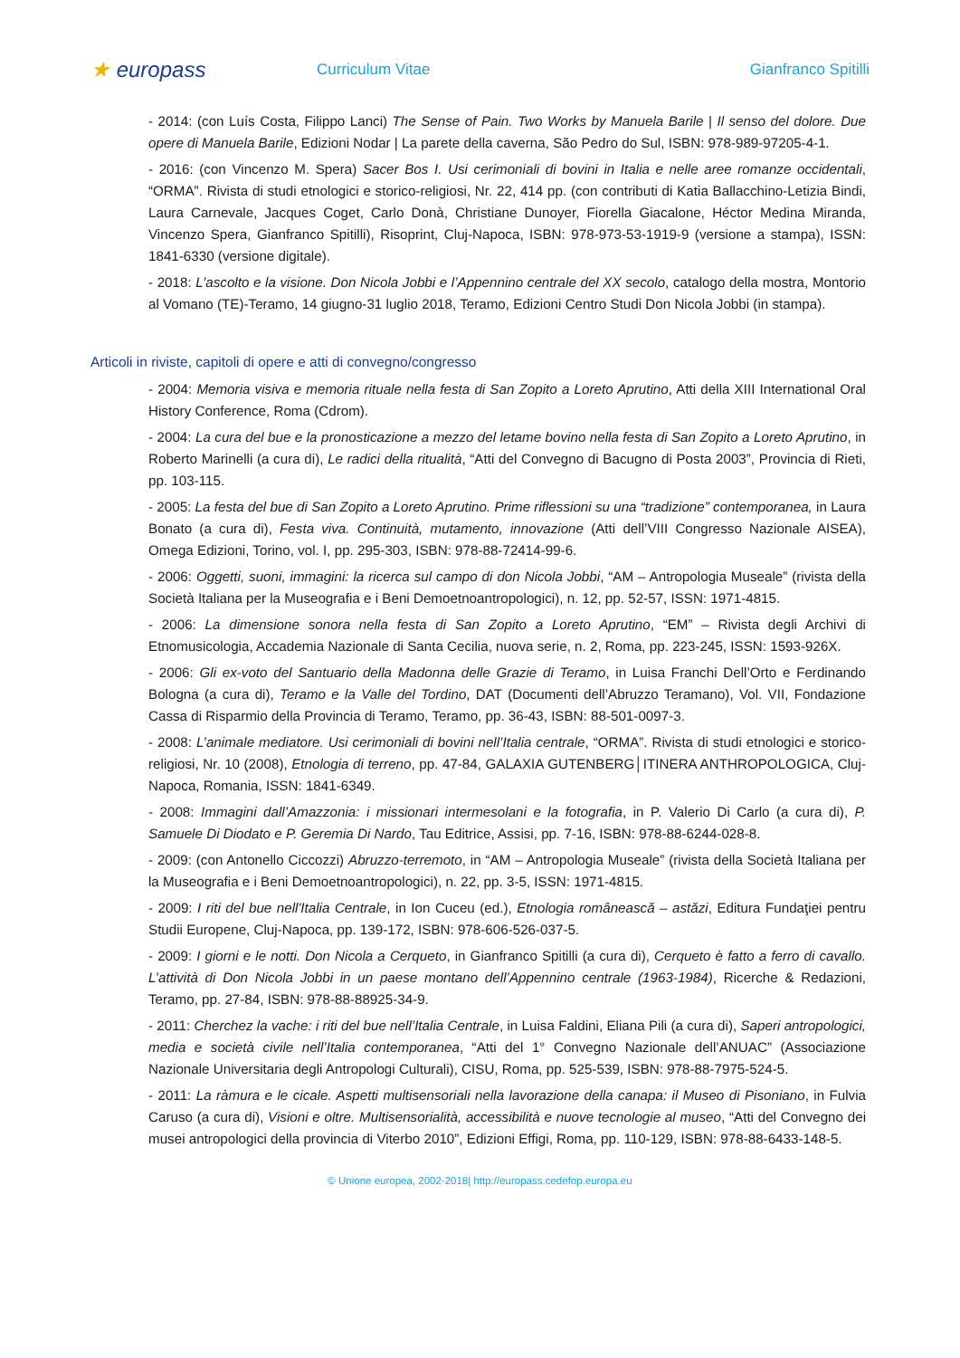★ europass
Curriculum Vitae Gianfranco Spitilli
- 2014: (con Luís Costa, Filippo Lanci) The Sense of Pain. Two Works by Manuela Barile | Il senso del dolore. Due opere di Manuela Barile, Edizioni Nodar | La parete della caverna, São Pedro do Sul, ISBN: 978-989-97205-4-1.
- 2016: (con Vincenzo M. Spera) Sacer Bos I. Usi cerimoniali di bovini in Italia e nelle aree romanze occidentali, “ORMA”. Rivista di studi etnologici e storico-religiosi, Nr. 22, 414 pp. (con contributi di Katia Ballacchino-Letizia Bindi, Laura Carnevale, Jacques Coget, Carlo Donà, Christiane Dunoyer, Fiorella Giacalone, Héctor Medina Miranda, Vincenzo Spera, Gianfranco Spitilli), Risoprint, Cluj-Napoca, ISBN: 978-973-53-1919-9 (versione a stampa), ISSN: 1841-6330 (versione digitale).
- 2018: L’ascolto e la visione. Don Nicola Jobbi e l’Appennino centrale del XX secolo, catalogo della mostra, Montorio al Vomano (TE)-Teramo, 14 giugno-31 luglio 2018, Teramo, Edizioni Centro Studi Don Nicola Jobbi (in stampa).
Articoli in riviste, capitoli di opere e atti di convegno/congresso
- 2004: Memoria visiva e memoria rituale nella festa di San Zopito a Loreto Aprutino, Atti della XIII International Oral History Conference, Roma (Cdrom).
- 2004: La cura del bue e la pronosticazione a mezzo del letame bovino nella festa di San Zopito a Loreto Aprutino, in Roberto Marinelli (a cura di), Le radici della ritualità, “Atti del Convegno di Bacugno di Posta 2003”, Provincia di Rieti, pp. 103-115.
- 2005: La festa del bue di San Zopito a Loreto Aprutino. Prime riflessioni su una “tradizione” contemporanea, in Laura Bonato (a cura di), Festa viva. Continuità, mutamento, innovazione (Atti dell’VIII Congresso Nazionale AISEA), Omega Edizioni, Torino, vol. I, pp. 295-303, ISBN: 978-88-72414-99-6.
- 2006: Oggetti, suoni, immagini: la ricerca sul campo di don Nicola Jobbi, “AM – Antropologia Museale” (rivista della Società Italiana per la Museografia e i Beni Demoetnoantropologici), n. 12, pp. 52-57, ISSN: 1971-4815.
- 2006: La dimensione sonora nella festa di San Zopito a Loreto Aprutino, “EM” – Rivista degli Archivi di Etnomusicologia, Accademia Nazionale di Santa Cecilia, nuova serie, n. 2, Roma, pp. 223-245, ISSN: 1593-926X.
- 2006: Gli ex-voto del Santuario della Madonna delle Grazie di Teramo, in Luisa Franchi Dell’Orto e Ferdinando Bologna (a cura di), Teramo e la Valle del Tordino, DAT (Documenti dell’Abruzzo Teramano), Vol. VII, Fondazione Cassa di Risparmio della Provincia di Teramo, Teramo, pp. 36-43, ISBN: 88-501-0097-3.
- 2008: L’animale mediatore. Usi cerimoniali di bovini nell’Italia centrale, “ORMA”. Rivista di studi etnologici e storico-religiosi, Nr. 10 (2008), Etnologia di terreno, pp. 47-84, GALAXIA GUTENBERG│ITINERA ANTHROPOLOGICA, Cluj-Napoca, Romania, ISSN: 1841-6349.
- 2008: Immagini dall’Amazzonia: i missionari intermesolani e la fotografia, in P. Valerio Di Carlo (a cura di), P. Samuele Di Diodato e P. Geremia Di Nardo, Tau Editrice, Assisi, pp. 7-16, ISBN: 978-88-6244-028-8.
- 2009: (con Antonello Ciccozzi) Abruzzo-terremoto, in “AM – Antropologia Museale” (rivista della Società Italiana per la Museografia e i Beni Demoetnoantropologici), n. 22, pp. 3-5, ISSN: 1971-4815.
- 2009: I riti del bue nell'Italia Centrale, in Ion Cuceu (ed.), Etnologia românească – astăzi, Editura Fundaţiei pentru Studii Europene, Cluj-Napoca, pp. 139-172, ISBN: 978-606-526-037-5.
- 2009: I giorni e le notti. Don Nicola a Cerqueto, in Gianfranco Spitilli (a cura di), Cerqueto è fatto a ferro di cavallo. L’attività di Don Nicola Jobbi in un paese montano dell’Appennino centrale (1963-1984), Ricerche & Redazioni, Teramo, pp. 27-84, ISBN: 978-88-88925-34-9.
- 2011: Cherchez la vache: i riti del bue nell’Italia Centrale, in Luisa Faldini, Eliana Pili (a cura di), Saperi antropologici, media e società civile nell’Italia contemporanea, “Atti del 1° Convegno Nazionale dell’ANUAC” (Associazione Nazionale Universitaria degli Antropologi Culturali), CISU, Roma, pp. 525-539, ISBN: 978-88-7975-524-5.
- 2011: La ràmura e le cicale. Aspetti multisensoriali nella lavorazione della canapa: il Museo di Pisoniano, in Fulvia Caruso (a cura di), Visioni e oltre. Multisensorialità, accessibilità e nuove tecnologie al museo, “Atti del Convegno dei musei antropologici della provincia di Viterbo 2010”, Edizioni Effigi, Roma, pp. 110-129, ISBN: 978-88-6433-148-5.
© Unione europea, 2002-2018| http://europass.cedefop.europa.eu